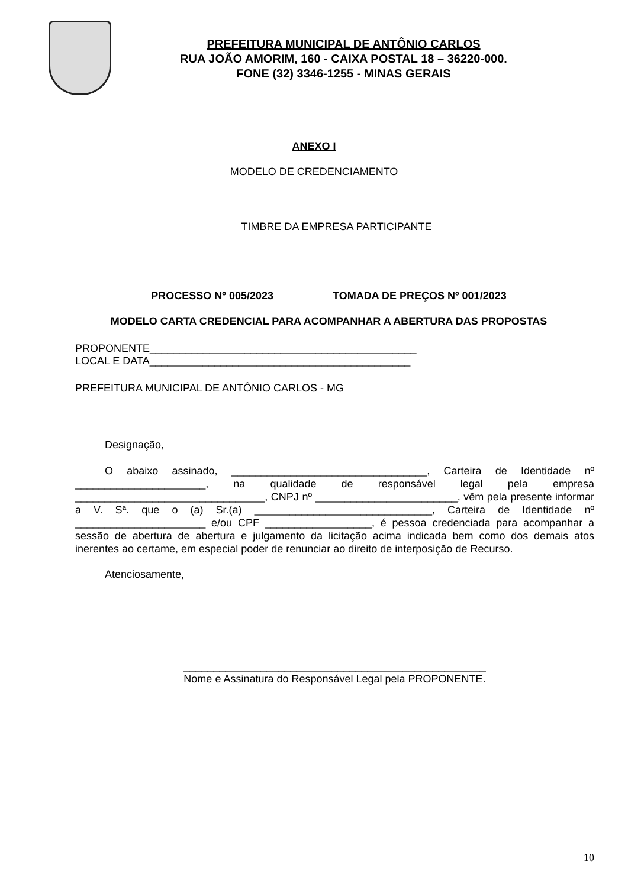PREFEITURA MUNICIPAL DE ANTÔNIO CARLOS
RUA JOÃO AMORIM, 160 - CAIXA POSTAL 18 – 36220-000.
FONE (32) 3346-1255 - MINAS GERAIS
ANEXO I
MODELO DE CREDENCIAMENTO
TIMBRE DA EMPRESA PARTICIPANTE
PROCESSO Nº 005/2023 TOMADA DE PREÇOS Nº 001/2023
MODELO CARTA CREDENCIAL PARA ACOMPANHAR A ABERTURA DAS PROPOSTAS
PROPONENTE_____________________________________________
LOCAL E DATA____________________________________________
PREFEITURA MUNICIPAL DE ANTÔNIO CARLOS - MG
Designação,
O abaixo assinado, _________________________________, Carteira de Identidade nº ______________________, na qualidade de responsável legal pela empresa ________________________________, CNPJ nº ________________________, vêm pela presente informar a V. Sª. que o (a) Sr.(a) ______________________________, Carteira de Identidade nº ______________________ e/ou CPF __________________, é pessoa credenciada para acompanhar a sessão de abertura de abertura e julgamento da licitação acima indicada bem como dos demais atos inerentes ao certame, em especial poder de renunciar ao direito de interposição de Recurso.
Atenciosamente,
___________________________________________________
Nome e Assinatura do Responsável Legal pela PROPONENTE.
10